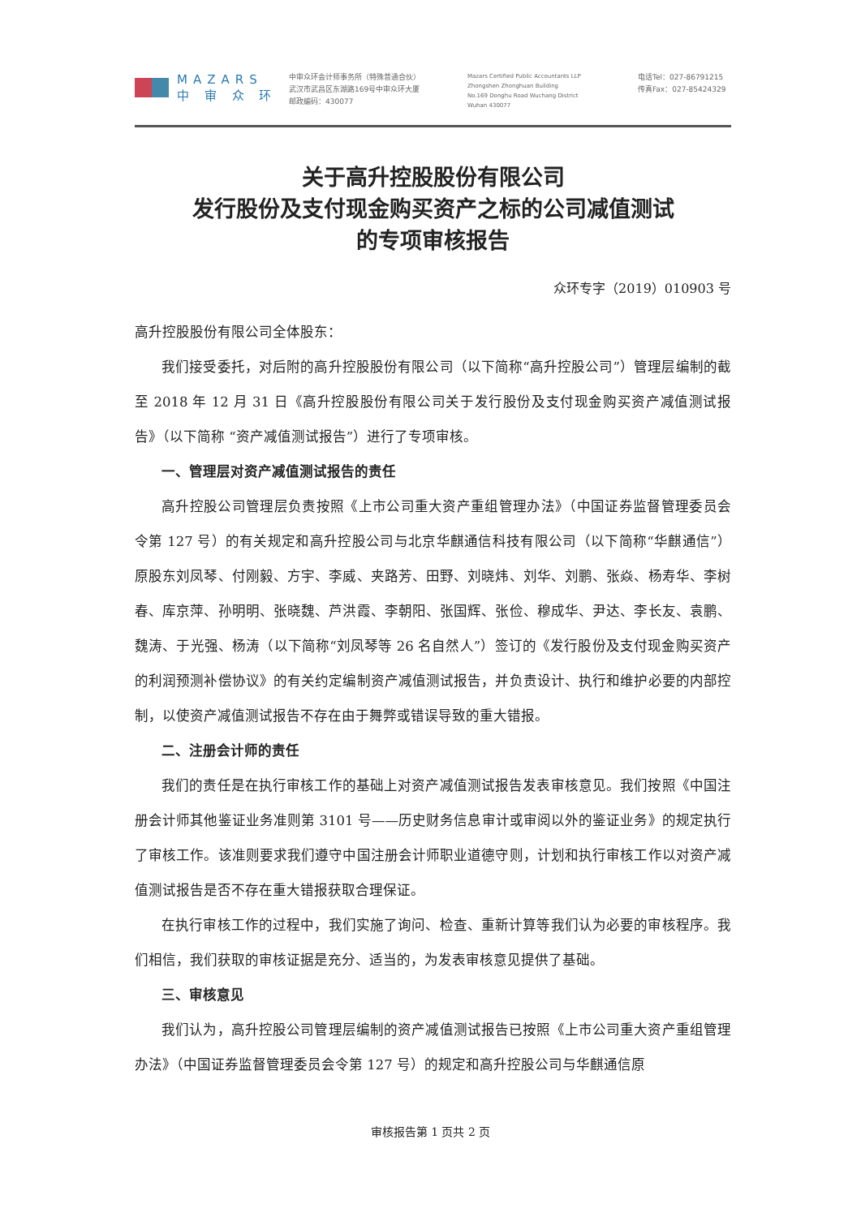MAZARS
中 审 众 环
中审众环会计师事务所（特殊普通合伙）
武汉市武昌区东湖路169号中审众环大厦
邮政编码：430077
Mazars Certified Public Accountants LLP
Zhongshen Zhonghuan Building
No.169 Donghu Road Wuchang District
Wuhan 430077
电话Tel：027-86791215
传真Fax：027-85424329
关于高升控股股份有限公司
发行股份及支付现金购买资产之标的公司减值测试
的专项审核报告
众环专字（2019）010903 号
高升控股股份有限公司全体股东：
我们接受委托，对后附的高升控股股份有限公司（以下简称“高升控股公司”）管理层编制的截至 2018 年 12 月 31 日《高升控股股份有限公司关于发行股份及支付现金购买资产减值测试报告》（以下简称 “资产减值测试报告”）进行了专项审核。
一、管理层对资产减值测试报告的责任
高升控股公司管理层负责按照《上市公司重大资产重组管理办法》（中国证券监督管理委员会令第 127 号）的有关规定和高升控股公司与北京华麒通信科技有限公司（以下简称“华麒通信”）原股东刘凤琴、付刚毅、方宇、李威、夹路芳、田野、刘晓炜、刘华、刘鹏、张焱、杨寿华、李树春、库京萍、孙明明、张晓魏、芦洪霞、李朝阳、张国辉、张俭、穆成华、尹达、李长友、袁鹏、魏涛、于光强、杨涛（以下简称“刘凤琴等 26 名自然人”）签订的《发行股份及支付现金购买资产的利润预测补偿协议》的有关约定编制资产减值测试报告，并负责设计、执行和维护必要的内部控制，以使资产减值测试报告不存在由于舞弊或错误导致的重大错报。
二、注册会计师的责任
我们的责任是在执行审核工作的基础上对资产减值测试报告发表审核意见。我们按照《中国注册会计师其他鉴证业务准则第 3101 号——历史财务信息审计或审阅以外的鉴证业务》的规定执行了审核工作。该准则要求我们遵守中国注册会计师职业道德守则，计划和执行审核工作以对资产减值测试报告是否不存在重大错报获取合理保证。
在执行审核工作的过程中，我们实施了询问、检查、重新计算等我们认为必要的审核程序。我们相信，我们获取的审核证据是充分、适当的，为发表审核意见提供了基础。
三、审核意见
我们认为，高升控股公司管理层编制的资产减值测试报告已按照《上市公司重大资产重组管理办法》（中国证券监督管理委员会令第 127 号）的规定和高升控股公司与华麒通信原
审核报告第 1 页共 2 页